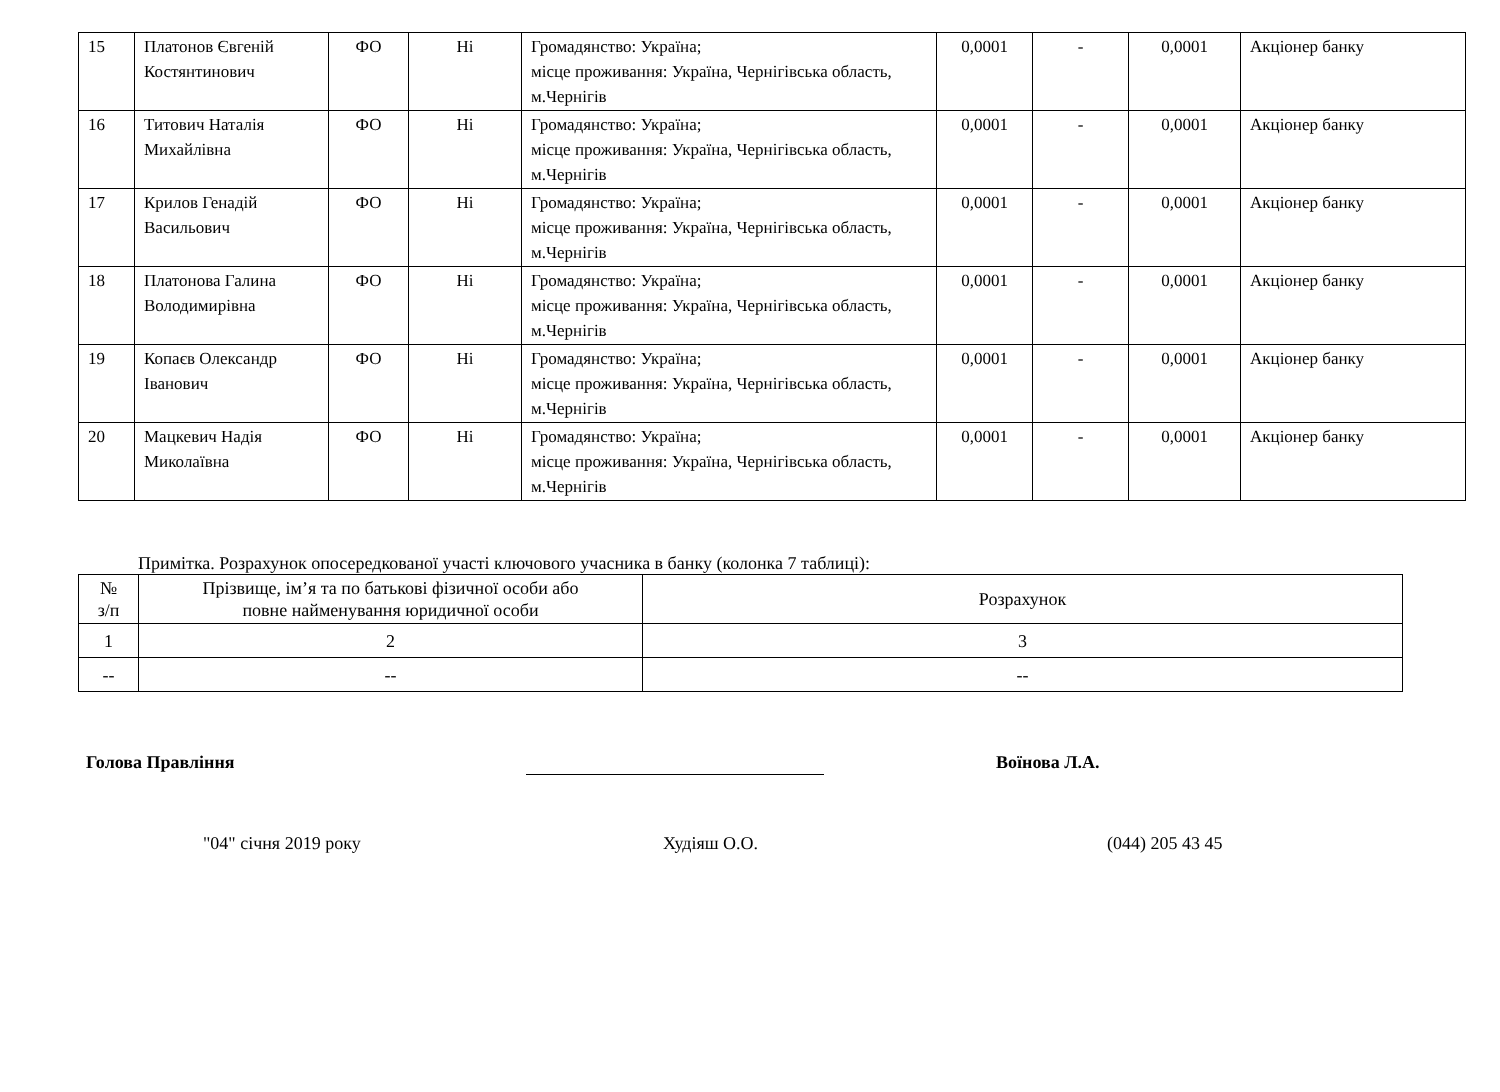| 15 | Платонов Євгеній Костянтинович | ФО | Ні | Громадянство: Україна; місце проживання: Україна, Чернігівська область, м.Чернігів | 0,0001 | - | 0,0001 | Акціонер банку |
| 16 | Титович Наталія Михайлівна | ФО | Ні | Громадянство: Україна; місце проживання: Україна, Чернігівська область, м.Чернігів | 0,0001 | - | 0,0001 | Акціонер банку |
| 17 | Крилов Генадій Васильович | ФО | Ні | Громадянство: Україна; місце проживання: Україна, Чернігівська область, м.Чернігів | 0,0001 | - | 0,0001 | Акціонер банку |
| 18 | Платонова Галина Володимирівна | ФО | Ні | Громадянство: Україна; місце проживання: Україна, Чернігівська область, м.Чернігів | 0,0001 | - | 0,0001 | Акціонер банку |
| 19 | Копаєв Олександр Іванович | ФО | Ні | Громадянство: Україна; місце проживання: Україна, Чернігівська область, м.Чернігів | 0,0001 | - | 0,0001 | Акціонер банку |
| 20 | Мацкевич Надія Миколаївна | ФО | Ні | Громадянство: Україна; місце проживання: Україна, Чернігівська область, м.Чернігів | 0,0001 | - | 0,0001 | Акціонер банку |
Примітка. Розрахунок опосередкованої участі ключового учасника в банку (колонка 7 таблиці):
| № з/п | Прізвище, ім’я та по батькові фізичної особи або повне найменування юридичної особи | Розрахунок |
| 1 | 2 | 3 |
| -- | -- | -- |
Голова Правління Воїнова Л.А.
"04" січня 2019 року Худіяш О.О. (044) 205 43 45